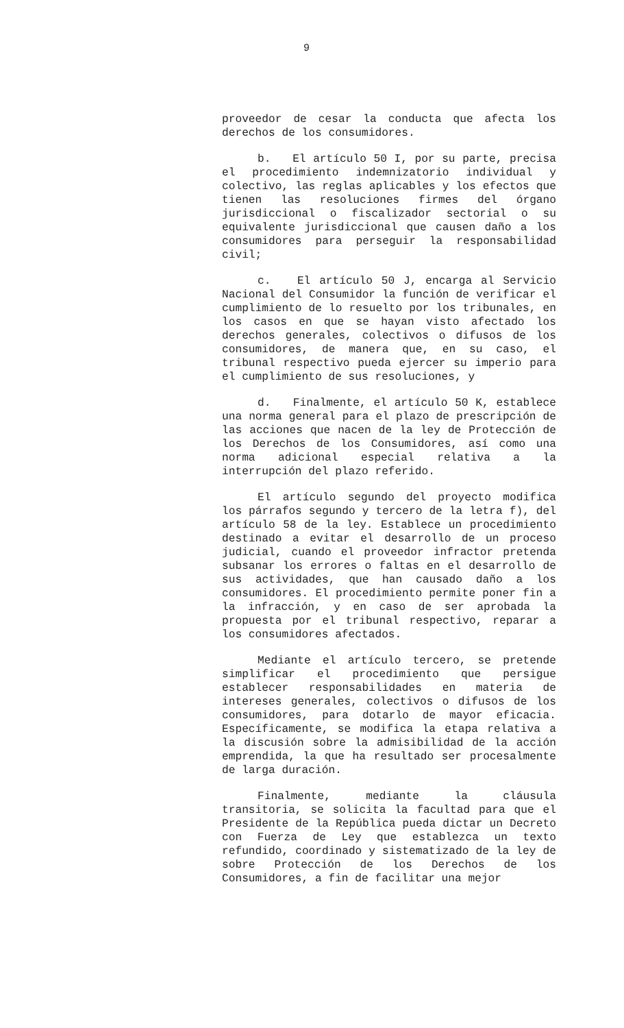9
proveedor de cesar la conducta que afecta los derechos de los consumidores.
b. El artículo 50 I, por su parte, precisa el procedimiento indemnizatorio individual y colectivo, las reglas aplicables y los efectos que tienen las resoluciones firmes del órgano jurisdiccional o fiscalizador sectorial o su equivalente jurisdiccional que causen daño a los consumidores para perseguir la responsabilidad civil;
c. El artículo 50 J, encarga al Servicio Nacional del Consumidor la función de verificar el cumplimiento de lo resuelto por los tribunales, en los casos en que se hayan visto afectado los derechos generales, colectivos o difusos de los consumidores, de manera que, en su caso, el tribunal respectivo pueda ejercer su imperio para el cumplimiento de sus resoluciones, y
d. Finalmente, el artículo 50 K, establece una norma general para el plazo de prescripción de las acciones que nacen de la ley de Protección de los Derechos de los Consumidores, así como una norma adicional especial relativa a la interrupción del plazo referido.
El artículo segundo del proyecto modifica los párrafos segundo y tercero de la letra f), del artículo 58 de la ley. Establece un procedimiento destinado a evitar el desarrollo de un proceso judicial, cuando el proveedor infractor pretenda subsanar los errores o faltas en el desarrollo de sus actividades, que han causado daño a los consumidores. El procedimiento permite poner fin a la infracción, y en caso de ser aprobada la propuesta por el tribunal respectivo, reparar a los consumidores afectados.
Mediante el artículo tercero, se pretende simplificar el procedimiento que persigue establecer responsabilidades en materia de intereses generales, colectivos o difusos de los consumidores, para dotarlo de mayor eficacia. Específicamente, se modifica la etapa relativa a la discusión sobre la admisibilidad de la acción emprendida, la que ha resultado ser procesalmente de larga duración.
Finalmente, mediante la cláusula transitoria, se solicita la facultad para que el Presidente de la República pueda dictar un Decreto con Fuerza de Ley que establezca un texto refundido, coordinado y sistematizado de la ley de sobre Protección de los Derechos de los Consumidores, a fin de facilitar una mejor